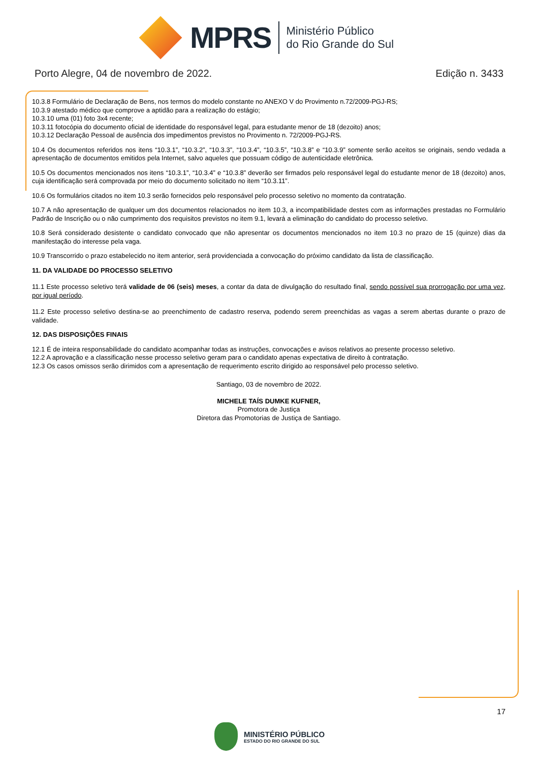MPRS
Ministério Público
do Rio Grande do Sul
Porto Alegre, 04 de novembro de 2022. Edição n. 3433
10.3.8 Formulário de Declaração de Bens, nos termos do modelo constante no ANEXO V do Provimento n.72/2009-PGJ-RS;
10.3.9 atestado médico que comprove a aptidão para a realização do estágio;
10.3.10 uma (01) foto 3x4 recente;
10.3.11 fotocópia do documento oficial de identidade do responsável legal, para estudante menor de 18 (dezoito) anos;
10.3.12 Declaração Pessoal de ausência dos impedimentos previstos no Provimento n. 72/2009-PGJ-RS.
10.4 Os documentos referidos nos itens “10.3.1”, “10.3.2”, “10.3.3”, “10.3.4”, “10.3.5”, “10.3.8” e “10.3.9” somente serão aceitos se originais, sendo vedada a apresentação de documentos emitidos pela Internet, salvo aqueles que possuam código de autenticidade eletrônica.
10.5 Os documentos mencionados nos itens “10.3.1”, “10.3.4” e “10.3.8” deverão ser firmados pelo responsável legal do estudante menor de 18 (dezoito) anos, cuja identificação será comprovada por meio do documento solicitado no item “10.3.11”.
10.6 Os formulários citados no item 10.3 serão fornecidos pelo responsável pelo processo seletivo no momento da contratação.
10.7 A não apresentação de qualquer um dos documentos relacionados no item 10.3, a incompatibilidade destes com as informações prestadas no Formulário Padrão de Inscrição ou o não cumprimento dos requisitos previstos no item 9.1, levará a eliminação do candidato do processo seletivo.
10.8 Será considerado desistente o candidato convocado que não apresentar os documentos mencionados no item 10.3 no prazo de 15 (quinze) dias da manifestação do interesse pela vaga.
10.9 Transcorrido o prazo estabelecido no item anterior, será providenciada a convocação do próximo candidato da lista de classificação.
11. DA VALIDADE DO PROCESSO SELETIVO
11.1 Este processo seletivo terá validade de 06 (seis) meses, a contar da data de divulgação do resultado final, sendo possível sua prorrogação por uma vez, por igual período.
11.2 Este processo seletivo destina-se ao preenchimento de cadastro reserva, podendo serem preenchidas as vagas a serem abertas durante o prazo de validade.
12. DAS DISPOSIÇÕES FINAIS
12.1 É de inteira responsabilidade do candidato acompanhar todas as instruções, convocações e avisos relativos ao presente processo seletivo.
12.2 A aprovação e a classificação nesse processo seletivo geram para o candidato apenas expectativa de direito à contratação.
12.3 Os casos omissos serão dirimidos com a apresentação de requerimento escrito dirigido ao responsável pelo processo seletivo.
Santiago, 03 de novembro de 2022.
MICHELE TAÍS DUMKE KUFNER,
Promotora de Justiça
Diretora das Promotorias de Justiça de Santiago.
17
MINISTÉRIO PÚBLICO
ESTADO DO RIO GRANDE DO SUL